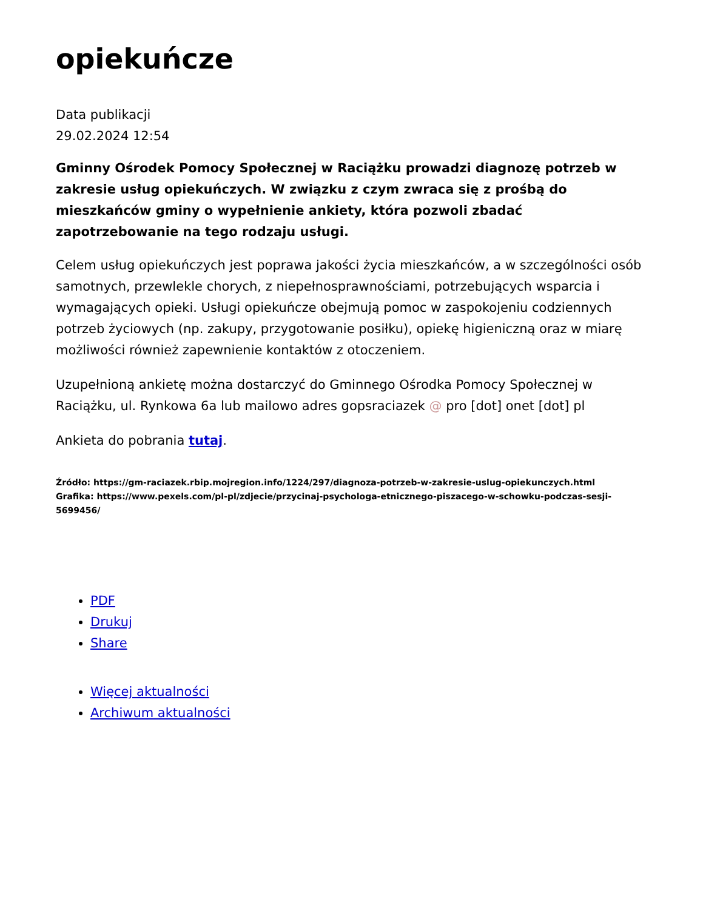opiekuńcze
Data publikacji
29.02.2024 12:54
Gminny Ośrodek Pomocy Społecznej w Raciążku prowadzi diagnozę potrzeb w zakresie usług opiekuńczych. W związku z czym zwraca się z prośbą do mieszkańców gminy o wypełnienie ankiety, która pozwoli zbadać zapotrzebowanie na tego rodzaju usługi.
Celem usług opiekuńczych jest poprawa jakości życia mieszkańców, a w szczególności osób samotnych, przewlekle chorych, z niepełnosprawnościami, potrzebujących wsparcia i wymagających opieki. Usługi opiekuńcze obejmują pomoc w zaspokojeniu codziennych potrzeb życiowych (np. zakupy, przygotowanie posiłku), opiekę higieniczną oraz w miarę możliwości również zapewnienie kontaktów z otoczeniem.
Uzupełnioną ankietę można dostarczyć do Gminnego Ośrodka Pomocy Społecznej w Raciążku, ul. Rynkowa 6a lub mailowo adres gopsraciazek @ pro [dot] onet [dot] pl
Ankieta do pobrania tutaj.
Źródło: https://gm-raciazek.rbip.mojregion.info/1224/297/diagnoza-potrzeb-w-zakresie-uslug-opiekunczych.html
Grafika: https://www.pexels.com/pl-pl/zdjecie/przycinaj-psychologa-etnicznego-piszacego-w-schowku-podczas-sesji-5699456/
PDF
Drukuj
Share
Więcej aktualności
Archiwum aktualności